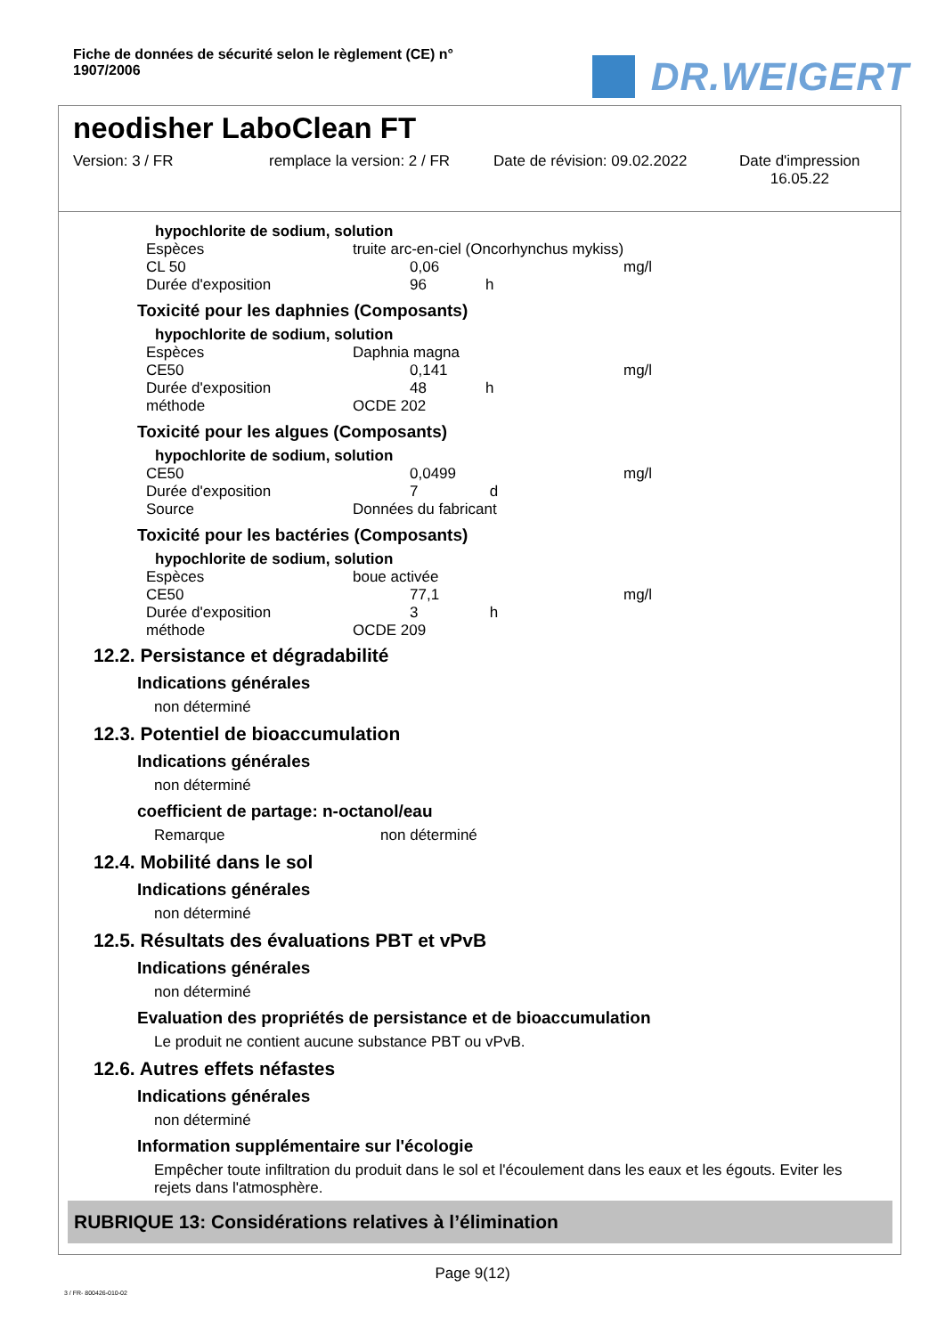Fiche de données de sécurité selon le règlement (CE) n° 1907/2006
DR.WEIGERT
neodisher LaboClean FT
Version: 3 / FR remplace la version: 2 / FR
Date de révision: 09.02.2022
Date d'impression
16.05.22
hypochlorite de sodium, solution
| Espèces | truite arc-en-ciel (Oncorhynchus mykiss) | | |
| CL 50 | | 0,06 | mg/l |
| Durée d'exposition | | 96 h | |
Toxicité pour les daphnies (Composants)
hypochlorite de sodium, solution
| Espèces | Daphnia magna | | |
| CE50 | | 0,141 | mg/l |
| Durée d'exposition | | 48 h | |
| méthode | OCDE 202 | | |
Toxicité pour les algues (Composants)
hypochlorite de sodium, solution
| CE50 | | 0,0499 | mg/l |
| Durée d'exposition | | 7 d | |
| Source | Données du fabricant | | |
Toxicité pour les bactéries (Composants)
hypochlorite de sodium, solution
| Espèces | boue activée | | |
| CE50 | | 77,1 | mg/l |
| Durée d'exposition | | 3 h | |
| méthode | OCDE 209 | | |
12.2. Persistance et dégradabilité
Indications générales
non déterminé
12.3. Potentiel de bioaccumulation
Indications générales
non déterminé
coefficient de partage: n-octanol/eau
Remarque non déterminé
12.4. Mobilité dans le sol
Indications générales
non déterminé
12.5. Résultats des évaluations PBT et vPvB
Indications générales
non déterminé
Evaluation des propriétés de persistance et de bioaccumulation
Le produit ne contient aucune substance PBT ou vPvB.
12.6. Autres effets néfastes
Indications générales
non déterminé
Information supplémentaire sur l'écologie
Empêcher toute infiltration du produit dans le sol et l'écoulement dans les eaux et les égouts. Eviter les rejets dans l'atmosphère.
RUBRIQUE 13: Considérations relatives à l’élimination
Page 9(12)
3 / FR- 800426-010-02